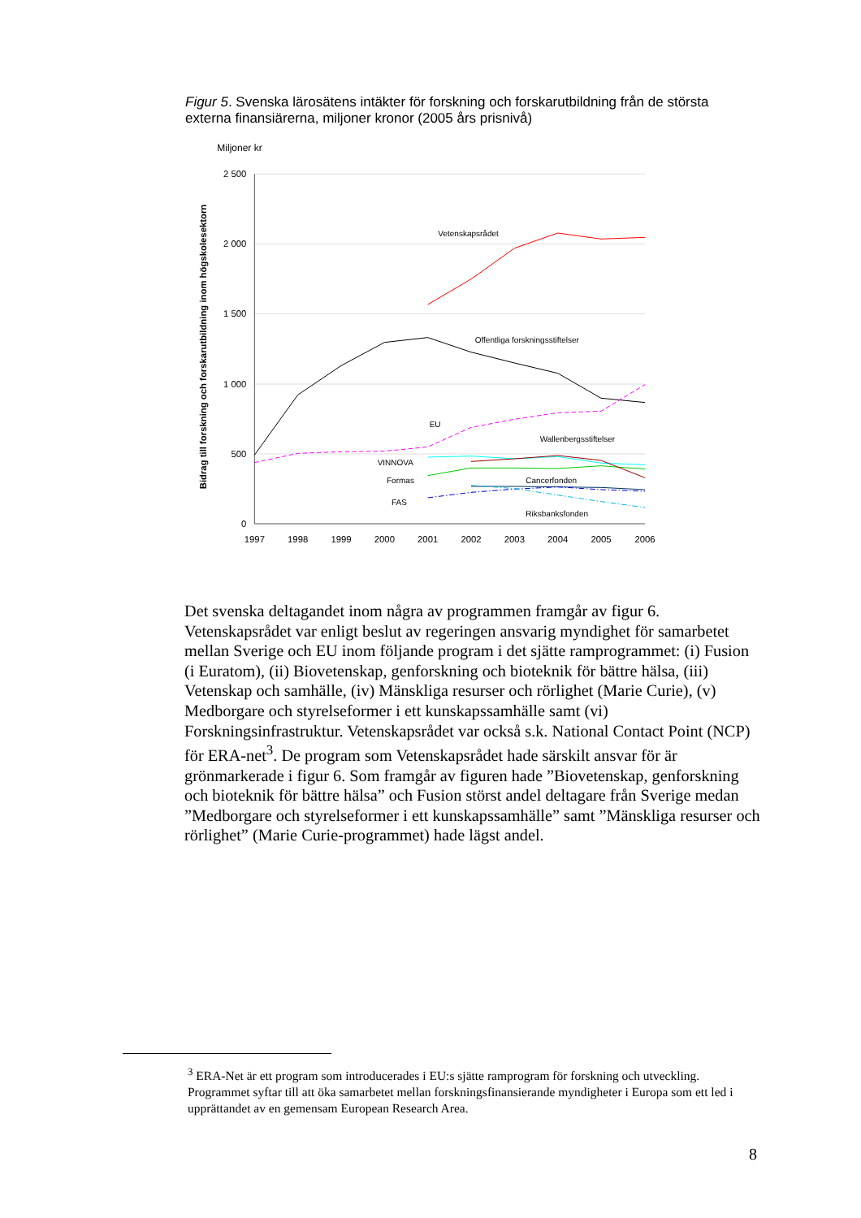Figur 5. Svenska lärosätens intäkter för forskning och forskarutbildning från de största externa finansiärerna, miljoner kronor (2005 års prisnivå)
Miljoner kr
2 500
2 000
1 500
1 000
500
0
1997
1998
1999
2000
2001
2002
2003
2004
2005
2006
Bidrag till forskning och forskarutbildning inom högskolesektorn
Vetenskapsrådet
Offentliga forskningsstiftelser
EU
Wallenbergsstiftelser
VINNOVA
Formas
Cancerfonden
FAS
Riksbanksfonden
Det svenska deltagandet inom några av programmen framgår av figur 6. Vetenskapsrådet var enligt beslut av regeringen ansvarig myndighet för samarbetet mellan Sverige och EU inom följande program i det sjätte ramprogrammet: (i) Fusion (i Euratom), (ii) Biovetenskap, genforskning och bioteknik för bättre hälsa, (iii) Vetenskap och samhälle, (iv) Mänskliga resurser och rörlighet (Marie Curie), (v) Medborgare och styrelseformer i ett kunskapssamhälle samt (vi) Forskningsinfrastruktur. Vetenskapsrådet var också s.k. National Contact Point (NCP) för ERA-net<sup>3</sup>. De program som Vetenskapsrådet hade särskilt ansvar för är grönmarkerade i figur 6. Som framgår av figuren hade ”Biovetenskap, genforskning och bioteknik för bättre hälsa” och Fusion störst andel deltagare från Sverige medan ”Medborgare och styrelseformer i ett kunskapssamhälle” samt ”Mänskliga resurser och rörlighet” (Marie Curie-programmet) hade lägst andel.
<sup>3</sup> ERA-Net är ett program som introducerades i EU:s sjätte ramprogram för forskning och utveckling. Programmet syftar till att öka samarbetet mellan forskningsfinansierande myndigheter i Europa som ett led i upprättandet av en gemensam European Research Area.
8